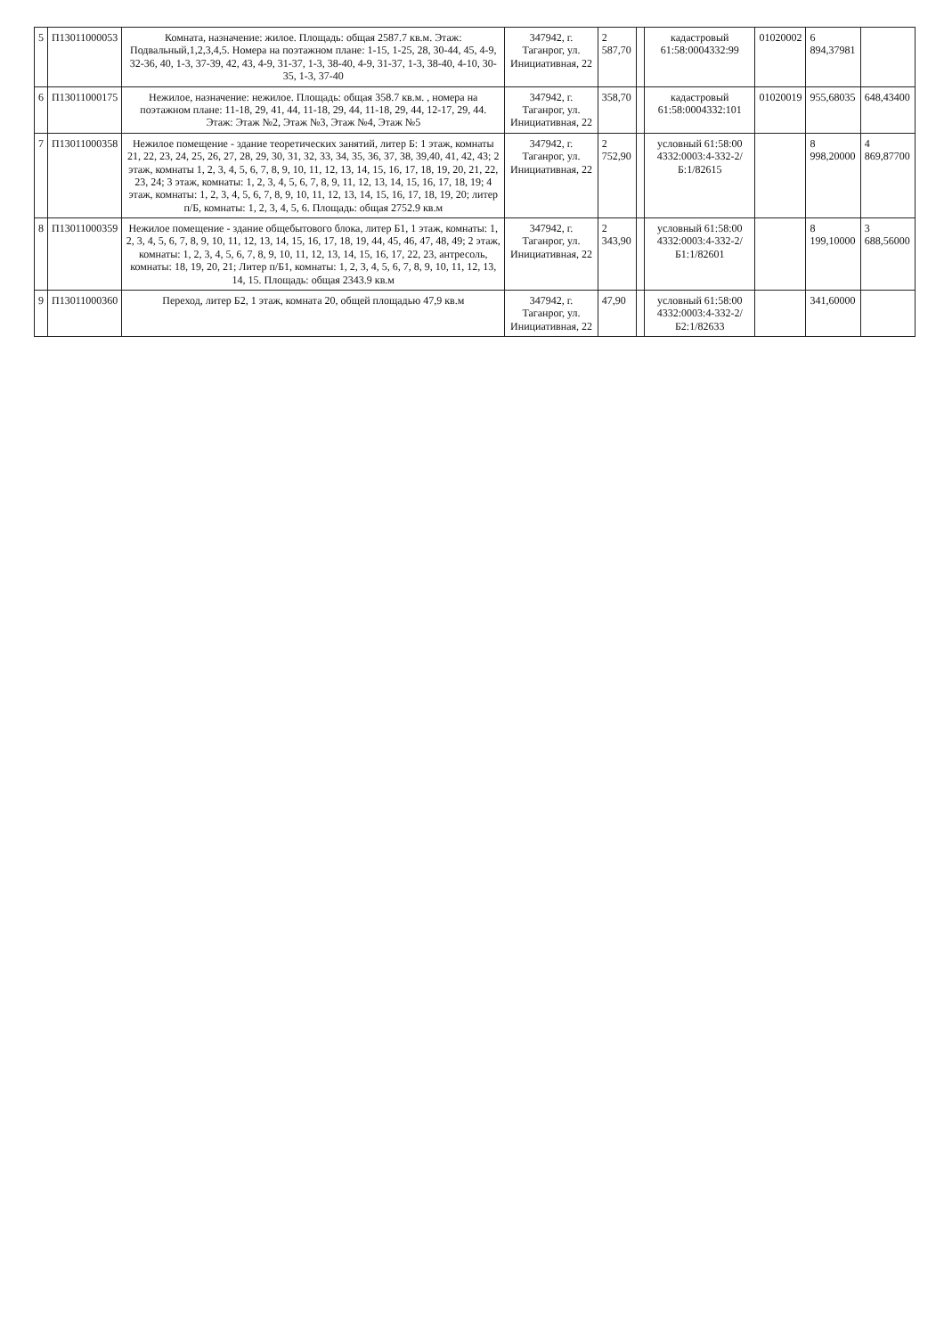| 5 | П13011000053 | Комната, назначение: жилое. Площадь: общая 2587.7 кв.м. Этаж: Подвальный,1,2,3,4,5. Номера на поэтажном плане: 1-15, 1-25, 28, 30-44, 45, 4-9, 32-36, 40, 1-3, 37-39, 42, 43, 4-9, 31-37, 1-3, 38-40, 4-9, 31-37, 1-3, 38-40, 4-10, 30-35, 1-3, 37-40 | 347942, г. Таганрог, ул. Инициативная, 22 | 2 587,70 | | кадастровый 61:58:0004332:99 | 01020002 | 6 894,37981 | |
| 6 | П13011000175 | Нежилое, назначение: нежилое. Площадь: общая 358.7 кв.м. , номера на поэтажном плане: 11-18, 29, 41, 44, 11-18, 29, 44, 11-18, 29, 44, 12-17, 29, 44. Этаж: Этаж №2, Этаж №3, Этаж №4, Этаж №5 | 347942, г. Таганрог, ул. Инициативная, 22 | 358,70 | | кадастровый 61:58:0004332:101 | 01020019 | 955,68035 | 648,43400 |
| 7 | П13011000358 | Нежилое помещение - здание теоретических занятий, литер Б: 1 этаж, комнаты 21, 22, 23, 24, 25, 26, 27, 28, 29, 30, 31, 32, 33, 34, 35, 36, 37, 38, 39,40, 41, 42, 43; 2 этаж, комнаты 1, 2, 3, 4, 5, 6, 7, 8, 9, 10, 11, 12, 13, 14, 15, 16, 17, 18, 19, 20, 21, 22, 23, 24; 3 этаж, комнаты: 1, 2, 3, 4, 5, 6, 7, 8, 9, 11, 12, 13, 14, 15, 16, 17, 18, 19; 4 этаж, комнаты: 1, 2, 3, 4, 5, 6, 7, 8, 9, 10, 11, 12, 13, 14, 15, 16, 17, 18, 19, 20; литер п/Б, комнаты: 1, 2, 3, 4, 5, 6. Площадь: общая 2752.9 кв.м | 347942, г. Таганрог, ул. Инициативная, 22 | 2 752,90 | | условный 61:58:00 4332:0003:4-332-2/Б:1/82615 | | 8 998,20000 | 4 869,87700 |
| 8 | П13011000359 | Нежилое помещение - здание общебытового блока, литер Б1, 1 этаж, комнаты: 1, 2, 3, 4, 5, 6, 7, 8, 9, 10, 11, 12, 13, 14, 15, 16, 17, 18, 19, 44, 45, 46, 47, 48, 49; 2 этаж, комнаты: 1, 2, 3, 4, 5, 6, 7, 8, 9, 10, 11, 12, 13, 14, 15, 16, 17, 22, 23, антресоль, комнаты: 18, 19, 20, 21; Литер п/Б1, комнаты: 1, 2, 3, 4, 5, 6, 7, 8, 9, 10, 11, 12, 13, 14, 15. Площадь: общая 2343.9 кв.м | 347942, г. Таганрог, ул. Инициативная, 22 | 2 343,90 | | условный 61:58:00 4332:0003:4-332-2/Б1:1/82601 | | 8 199,10000 | 3 688,56000 |
| 9 | П13011000360 | Переход, литер Б2, 1 этаж, комната 20, общей площадью 47,9 кв.м | 347942, г. Таганрог, ул. Инициативная, 22 | 47,90 | | условный 61:58:00 4332:0003:4-332-2/Б2:1/82633 | | 341,60000 | |